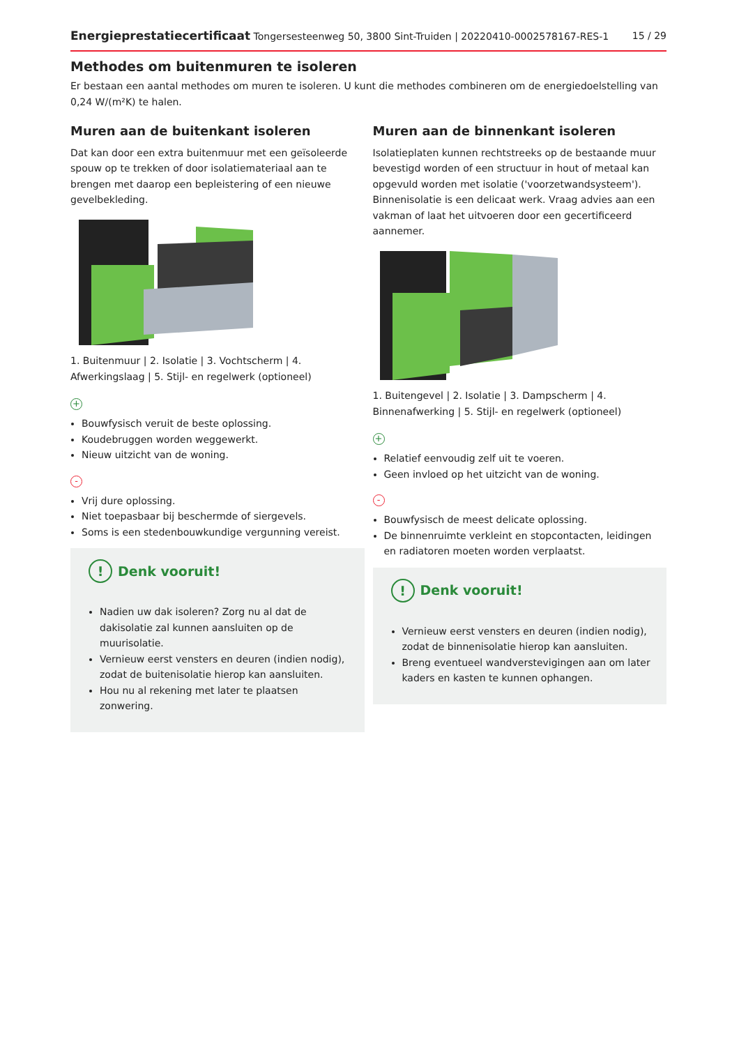Energieprestatiecertificaat Tongersesteenweg 50, 3800 Sint-Truiden | 20220410-0002578167-RES-1 15 / 29
Methodes om buitenmuren te isoleren
Er bestaan een aantal methodes om muren te isoleren. U kunt die methodes combineren om de energiedoelstelling van 0,24 W/(m²K) te halen.
Muren aan de buitenkant isoleren
Dat kan door een extra buitenmuur met een geïsoleerde spouw op te trekken of door isolatiemateriaal aan te brengen met daarop een bepleistering of een nieuwe gevelbekleding.
1. Buitenmuur | 2. Isolatie | 3. Vochtscherm | 4. Afwerkingslaag | 5. Stijl- en regelwerk (optioneel)
+
Bouwfysisch veruit de beste oplossing.
Koudebruggen worden weggewerkt.
Nieuw uitzicht van de woning.
-
Vrij dure oplossing.
Niet toepasbaar bij beschermde of siergevels.
Soms is een stedenbouwkundige vergunning vereist.
! Denk vooruit!
Nadien uw dak isoleren? Zorg nu al dat de dakisolatie zal kunnen aansluiten op de muurisolatie.
Vernieuw eerst vensters en deuren (indien nodig), zodat de buitenisolatie hierop kan aansluiten.
Hou nu al rekening met later te plaatsen zonwering.
Muren aan de binnenkant isoleren
Isolatieplaten kunnen rechtstreeks op de bestaande muur bevestigd worden of een structuur in hout of metaal kan opgevuld worden met isolatie ('voorzetwandsysteem'). Binnenisolatie is een delicaat werk. Vraag advies aan een vakman of laat het uitvoeren door een gecertificeerd aannemer.
1. Buitengevel | 2. Isolatie | 3. Dampscherm | 4. Binnenafwerking | 5. Stijl- en regelwerk (optioneel)
+
Relatief eenvoudig zelf uit te voeren.
Geen invloed op het uitzicht van de woning.
-
Bouwfysisch de meest delicate oplossing.
De binnenruimte verkleint en stopcontacten, leidingen en radiatoren moeten worden verplaatst.
! Denk vooruit!
Vernieuw eerst vensters en deuren (indien nodig), zodat de binnenisolatie hierop kan aansluiten.
Breng eventueel wandverstevigingen aan om later kaders en kasten te kunnen ophangen.